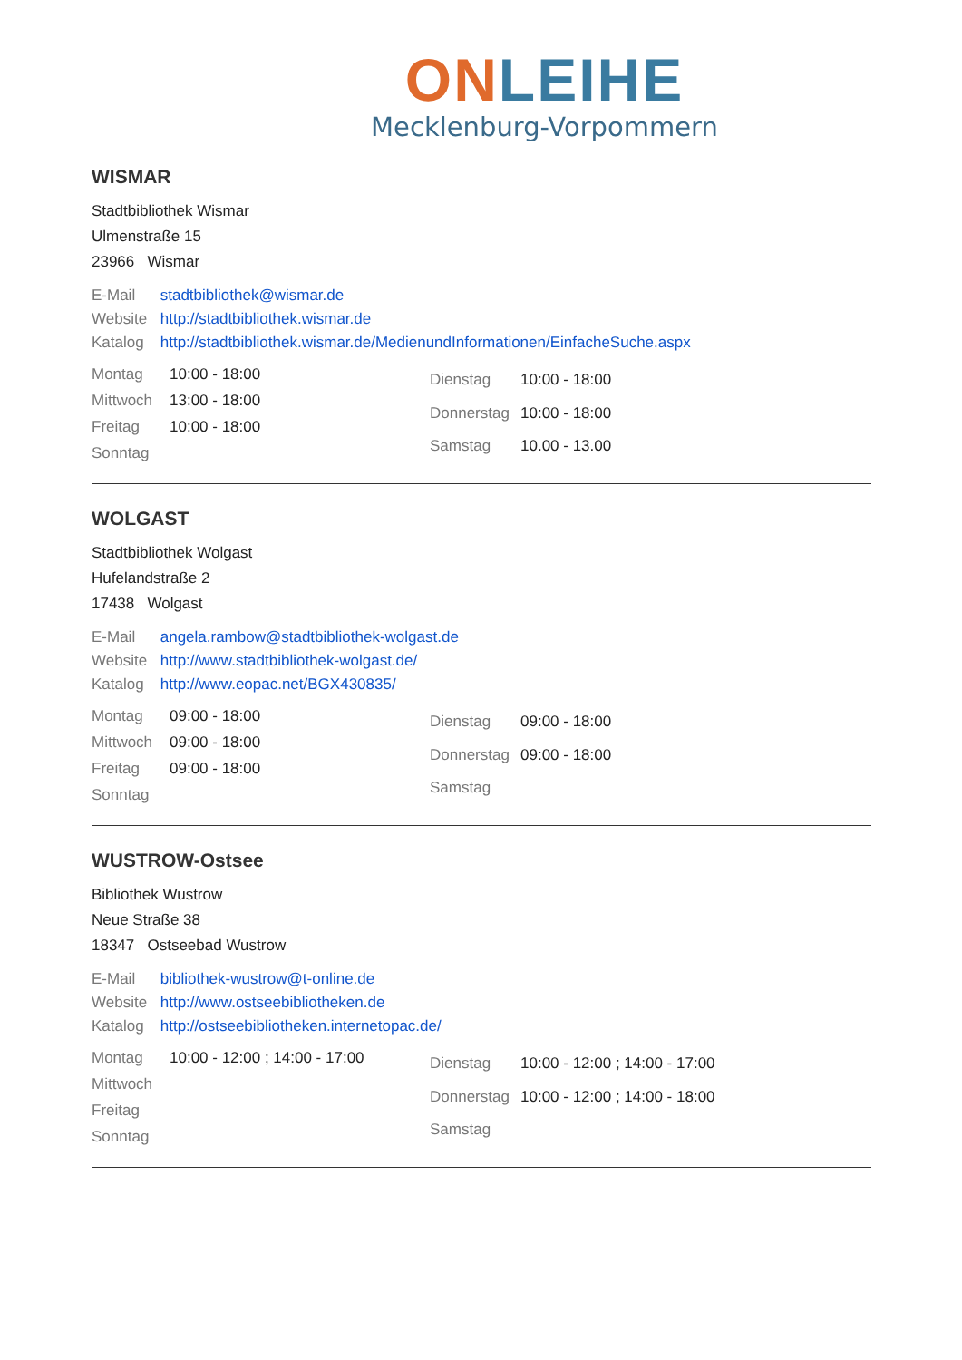ON LEIHE
Mecklenburg-Vorpommern
WISMAR
Stadtbibliothek Wismar
Ulmenstraße 15
23966 Wismar
E-Mail stadtbibliothek@wismar.de
Website http://stadtbibliothek.wismar.de
Katalog http://stadtbibliothek.wismar.de/MedienundInformationen/EinfacheSuche.aspx
| Montag | 10:00 - 18:00 |
| Mittwoch | 13:00 - 18:00 |
| Freitag | 10:00 - 18:00 |
| Sonntag | |
| Dienstag | 10:00 - 18:00 |
| Donnerstag | 10:00 - 18:00 |
| Samstag | 10.00 - 13.00 |
WOLGAST
Stadtbibliothek Wolgast
Hufelandstraße 2
17438 Wolgast
E-Mail angela.rambow@stadtbibliothek-wolgast.de
Website http://www.stadtbibliothek-wolgast.de/
Katalog http://www.eopac.net/BGX430835/
| Montag | 09:00 - 18:00 |
| Mittwoch | 09:00 - 18:00 |
| Freitag | 09:00 - 18:00 |
| Sonntag | |
| Dienstag | 09:00 - 18:00 |
| Donnerstag | 09:00 - 18:00 |
| Samstag | |
WUSTROW-Ostsee
Bibliothek Wustrow
Neue Straße 38
18347 Ostseebad Wustrow
E-Mail bibliothek-wustrow@t-online.de
Website http://www.ostseebibliotheken.de
Katalog http://ostseebibliotheken.internetopac.de/
| Montag | 10:00 - 12:00 ; 14:00 - 17:00 |
| Mittwoch | |
| Freitag | |
| Sonntag | |
| Dienstag | 10:00 - 12:00 ; 14:00 - 17:00 |
| Donnerstag | 10:00 - 12:00 ; 14:00 - 18:00 |
| Samstag | |